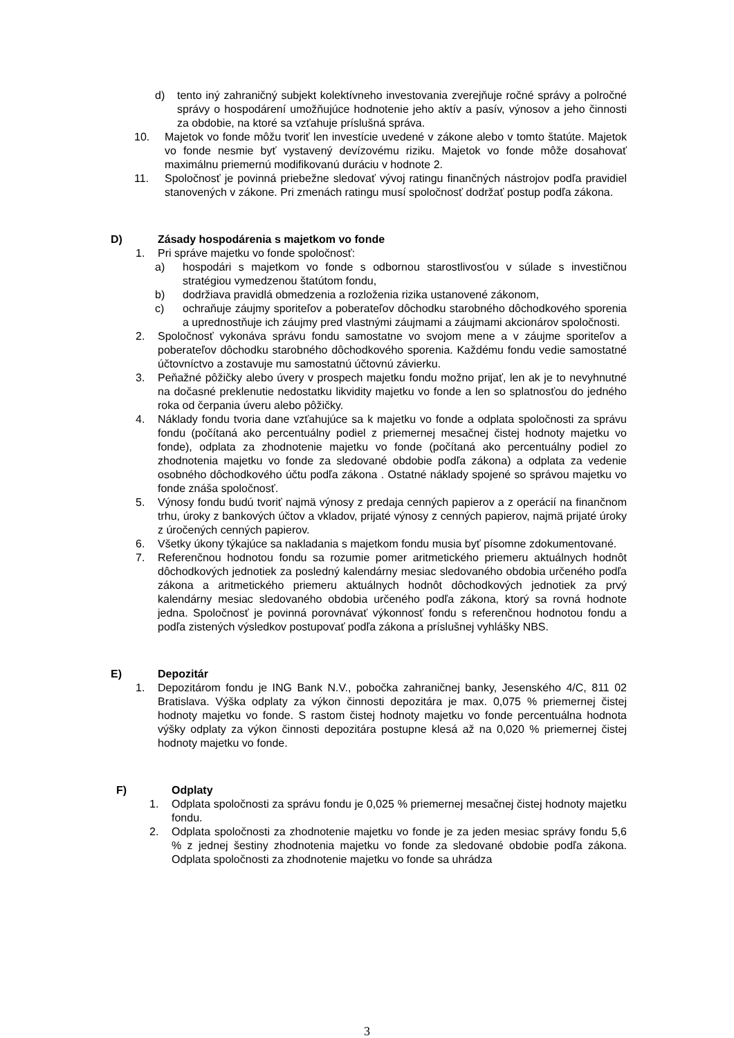d) tento iný zahraničný subjekt kolektívneho investovania zverejňuje ročné správy a polročné správy o hospodárení umožňujúce hodnotenie jeho aktív a pasív, výnosov a jeho činnosti za obdobie, na ktoré sa vzťahuje príslušná správa.
10. Majetok vo fonde môžu tvoriť len investície uvedené v zákone alebo v tomto štatúte. Majetok vo fonde nesmie byť vystavený devízovému riziku. Majetok vo fonde môže dosahovať maximálnu priemernú modifikovanú duráciu v hodnote 2.
11. Spoločnosť je povinná priebežne sledovať vývoj ratingu finančných nástrojov podľa pravidiel stanovených v zákone. Pri zmenách ratingu musí spoločnosť dodržať postup podľa zákona.
D) Zásady hospodárenia s majetkom vo fonde
1. Pri správe majetku vo fonde spoločnosť:
a) hospodári s majetkom vo fonde s odbornou starostlivosťou v súlade s investičnou stratégiou vymedzenou štatútom fondu,
b) dodržiava pravidlá obmedzenia a rozloženia rizika ustanovené zákonom,
c) ochraňuje záujmy sporiteľov a poberateľov dôchodku starobného dôchodkového sporenia a uprednostňuje ich záujmy pred vlastnými záujmami a záujmami akcionárov spoločnosti.
2. Spoločnosť vykonáva správu fondu samostatne vo svojom mene a v záujme sporiteľov a poberateľov dôchodku starobného dôchodkového sporenia. Každému fondu vedie samostatné účtovníctvo a zostavuje mu samostatnú účtovnú závierku.
3. Peňažné pôžičky alebo úvery v prospech majetku fondu možno prijať, len ak je to nevyhnutné na dočasné preklenutie nedostatku likvidity majetku vo fonde a len so splatnosťou do jedného roka od čerpania úveru alebo pôžičky.
4. Náklady fondu tvoria dane vzťahujúce sa k majetku vo fonde a odplata spoločnosti za správu fondu (počítaná ako percentuálny podiel z priemernej mesačnej čistej hodnoty majetku vo fonde), odplata za zhodnotenie majetku vo fonde (počítaná ako percentuálny podiel zo zhodnotenia majetku vo fonde za sledované obdobie podľa zákona) a odplata za vedenie osobného dôchodkového účtu podľa zákona . Ostatné náklady spojené so správou majetku vo fonde znáša spoločnosť.
5. Výnosy fondu budú tvoriť najmä výnosy z predaja cenných papierov a z operácií na finančnom trhu, úroky z bankových účtov a vkladov, prijaté výnosy z cenných papierov, najmä prijaté úroky z úročených cenných papierov.
6. Všetky úkony týkajúce sa nakladania s majetkom fondu musia byť písomne zdokumentované.
7. Referenčnou hodnotou fondu sa rozumie pomer aritmetického priemeru aktuálnych hodnôt dôchodkových jednotiek za posledný kalendárny mesiac sledovaného obdobia určeného podľa zákona a aritmetického priemeru aktuálnych hodnôt dôchodkových jednotiek za prvý kalendárny mesiac sledovaného obdobia určeného podľa zákona, ktorý sa rovná hodnote jedna. Spoločnosť je povinná porovnávať výkonnosť fondu s referenčnou hodnotou fondu a podľa zistených výsledkov postupovať podľa zákona a príslušnej vyhlášky NBS.
E) Depozitár
1. Depozitárom fondu je ING Bank N.V., pobočka zahraničnej banky, Jesenského 4/C, 811 02 Bratislava. Výška odplaty za výkon činnosti depozitára je max. 0,075 % priemernej čistej hodnoty majetku vo fonde. S rastom čistej hodnoty majetku vo fonde percentuálna hodnota výšky odplaty za výkon činnosti depozitára postupne klesá až na 0,020 % priemernej čistej hodnoty majetku vo fonde.
F) Odplaty
1. Odplata spoločnosti za správu fondu je 0,025 % priemernej mesačnej čistej hodnoty majetku fondu.
2. Odplata spoločnosti za zhodnotenie majetku vo fonde je za jeden mesiac správy fondu 5,6 % z jednej šestiny zhodnotenia majetku vo fonde za sledované obdobie podľa zákona. Odplata spoločnosti za zhodnotenie majetku vo fonde sa uhrádza
3